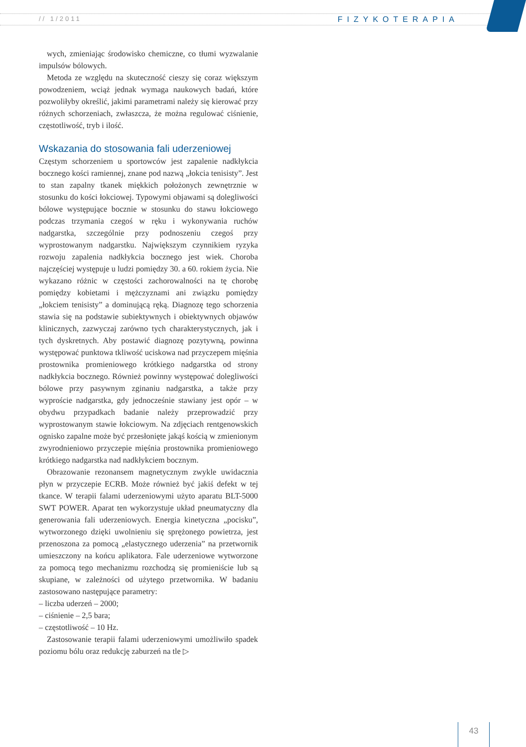// 1/2011 FIZYKOTERAPIA
wych, zmieniając środowisko chemiczne, co tłumi wyzwalanie impulsów bólowych.
Metoda ze względu na skuteczność cieszy się coraz większym powodzeniem, wciąż jednak wymaga naukowych badań, które pozwoliłyby określić, jakimi parametrami należy się kierować przy różnych schorzeniach, zwłaszcza, że można regulować ciśnienie, częstotliwość, tryb i ilość.
Wskazania do stosowania fali uderzeniowej
Częstym schorzeniem u sportowców jest zapalenie nadkłykcia bocznego kości ramiennej, znane pod nazwą „łokcia tenisisty”. Jest to stan zapalny tkanek miękkich położonych zewnętrznie w stosunku do kości łokciowej. Typowymi objawami są dolegliwości bólowe występujące bocznie w stosunku do stawu łokciowego podczas trzymania czegoś w ręku i wykonywania ruchów nadgarstka, szczególnie przy podnoszeniu czegoś przy wyprostowanym nadgarstku. Największym czynnikiem ryzyka rozwoju zapalenia nadkłykcia bocznego jest wiek. Choroba najczęściej występuje u ludzi pomiędzy 30. a 60. rokiem życia. Nie wykazano różnic w częstości zachorowalności na tę chorobę pomiędzy kobietami i mężczyznami ani związku pomiędzy „łokciem tenisisty” a dominującą ręką. Diagnozę tego schorzenia stawia się na podstawie subiektywnych i obiektywnych objawów klinicznych, zazwyczaj zarówno tych charakterystycznych, jak i tych dyskretnych. Aby postawić diagnozę pozytywną, powinna występować punktowa tkliwość uciskowa nad przyczepem mięśnia prostownika promieniowego krótkiego nadgarstka od strony nadkłykcia bocznego. Również powinny występować dolegliwości bólowe przy pasywnym zginaniu nadgarstka, a także przy wyproście nadgarstka, gdy jednocześnie stawiany jest opór – w obydwu przypadkach badanie należy przeprowadzić przy wyprostowanym stawie łokciowym. Na zdjęciach rentgenowskich ognisko zapalne może być przesłonięte jakąś kością w zmienionym zwyrodnieniowo przyczepie mięśnia prostownika promieniowego krótkiego nadgarstka nad nadkłykciem bocznym.
Obrazowanie rezonansem magnetycznym zwykle uwidacznia płyn w przyczepie ECRB. Może również być jakiś defekt w tej tkance. W terapii falami uderzeniowymi użyto aparatu BLT-5000 SWT POWER. Aparat ten wykorzystuje układ pneumatyczny dla generowania fali uderzeniowych. Energia kinetyczna „pocisku”, wytworzonego dzięki uwolnieniu się sprężonego powietrza, jest przenoszona za pomocą „elastycznego uderzenia” na przetwornik umieszczony na końcu aplikatora. Fale uderzeniowe wytworzone za pomocą tego mechanizmu rozchodzą się promieniście lub są skupiane, w zależności od użytego przetwornika. W badaniu zastosowano następujące parametry:
– liczba uderzeń – 2000;
– ciśnienie – 2,5 bara;
– częstotliwość – 10 Hz.
Zastosowanie terapii falami uderzeniowymi umożliwiło spadek poziomu bólu oraz redukcję zaburzeń na tle ▷
43